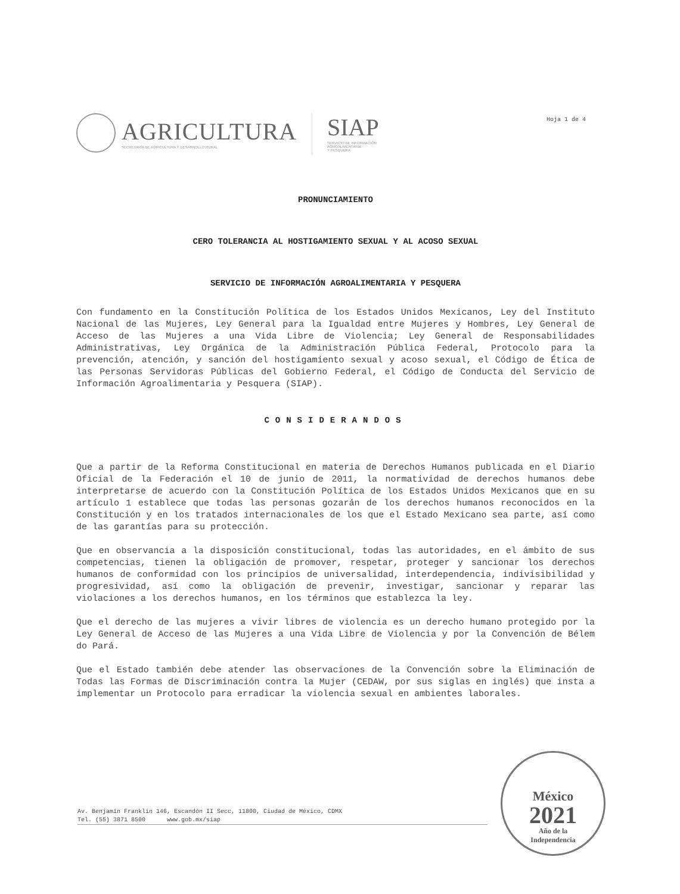AGRICULTURA
SECRETARÍA DE AGRICULTURA Y DESARROLLO RURAL
SIAP
SERVICIO DE INFORMACIÓN
AGROALIMENTARIA
Y PESQUERA
Hoja 1 de 4
PRONUNCIAMIENTO
CERO TOLERANCIA AL HOSTIGAMIENTO SEXUAL Y AL ACOSO SEXUAL
SERVICIO DE INFORMACIÓN AGROALIMENTARIA Y PESQUERA
Con fundamento en la Constitución Política de los Estados Unidos Mexicanos, Ley del Instituto Nacional de las Mujeres, Ley General para la Igualdad entre Mujeres y Hombres, Ley General de Acceso de las Mujeres a una Vida Libre de Violencia; Ley General de Responsabilidades Administrativas, Ley Orgánica de la Administración Pública Federal, Protocolo para la prevención, atención, y sanción del hostigamiento sexual y acoso sexual, el Código de Ética de las Personas Servidoras Públicas del Gobierno Federal, el Código de Conducta del Servicio de Información Agroalimentaria y Pesquera (SIAP).
CONSIDERANDOS
Que a partir de la Reforma Constitucional en materia de Derechos Humanos publicada en el Diario Oficial de la Federación el 10 de junio de 2011, la normatividad de derechos humanos debe interpretarse de acuerdo con la Constitución Política de los Estados Unidos Mexicanos que en su artículo 1 establece que todas las personas gozarán de los derechos humanos reconocidos en la Constitución y en los tratados internacionales de los que el Estado Mexicano sea parte, así como de las garantías para su protección.
Que en observancia a la disposición constitucional, todas las autoridades, en el ámbito de sus competencias, tienen la obligación de promover, respetar, proteger y sancionar los derechos humanos de conformidad con los principios de universalidad, interdependencia, indivisibilidad y progresividad, así como la obligación de prevenir, investigar, sancionar y reparar las violaciones a los derechos humanos, en los términos que establezca la ley.
Que el derecho de las mujeres a vivir libres de violencia es un derecho humano protegido por la Ley General de Acceso de las Mujeres a una Vida Libre de Violencia y por la Convención de Bélem do Pará.
Que el Estado también debe atender las observaciones de la Convención sobre la Eliminación de Todas las Formas de Discriminación contra la Mujer (CEDAW, por sus siglas en inglés) que insta a implementar un Protocolo para erradicar la violencia sexual en ambientes laborales.
Av. Benjamín Franklin 146, Escandón II Secc, 11800, Ciudad de México, CDMX
Tel. (55) 3871 8500 www.gob.mx/siap
México
2021
Año de la
Independencia